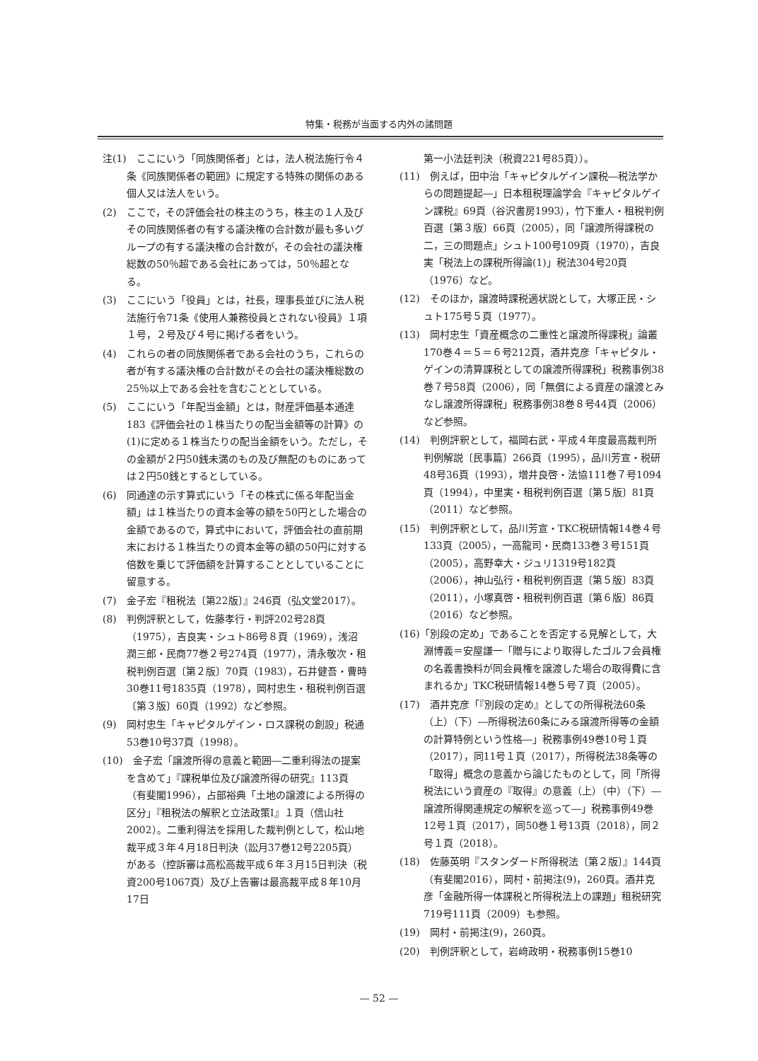特集・税務が当面する内外の諸問題
注(1)　ここにいう「同族関係者」とは，法人税法施行令４条《同族関係者の範囲》に規定する特殊の関係のある個人又は法人をいう。
(2)　ここで，その評価会社の株主のうち，株主の１人及びその同族関係者の有する議決権の合計数が最も多いグループの有する議決権の合計数が，その会社の議決権総数の50％超である会社にあっては，50％超となる。
(3)　ここにいう「役員」とは，社長，理事長並びに法人税法施行令71条《使用人兼務役員とされない役員》１項１号，２号及び４号に掲げる者をいう。
(4)　これらの者の同族関係者である会社のうち，これらの者が有する議決権の合計数がその会社の議決権総数の25％以上である会社を含むこととしている。
(5)　ここにいう「年配当金額」とは，財産評価基本通達183《評価会社の１株当たりの配当金額等の計算》の(1)に定める１株当たりの配当金額をいう。ただし，その金額が２円50銭未満のもの及び無配のものにあっては２円50銭とするとしている。
(6)　同通達の示す算式にいう「その株式に係る年配当金額」は１株当たりの資本金等の額を50円とした場合の金額であるので，算式中において，評価会社の直前期末における１株当たりの資本金等の額の50円に対する倍数を乗じて評価額を計算することとしていることに留意する。
(7)　金子宏『租税法〔第22版〕』246頁（弘文堂2017）。
(8)　判例評釈として，佐藤孝行・判評202号28頁（1975），吉良実・シュト86号８頁（1969），浅沼潤三郎・民商77巻２号274頁（1977），清永敬次・租税判例百選〔第２版〕70頁（1983），石井健吾・曹時30巻11号1835頁（1978），岡村忠生・租税判例百選〔第３版〕60頁（1992）など参照。
(9)　岡村忠生「キャピタルゲイン・ロス課税の創設」税通53巻10号37頁（1998）。
(10)　金子宏「譲渡所得の意義と範囲―二重利得法の提案を含めて」『課税単位及び譲渡所得の研究』113頁（有斐閣1996），占部裕典「土地の譲渡による所得の区分」『租税法の解釈と立法政策Ⅰ』１頁（信山社2002）。二重利得法を採用した裁判例として，松山地裁平成３年４月18日判決（訟月37巻12号2205頁）がある（控訴審は高松高裁平成６年３月15日判決（税資200号1067頁）及び上告審は最高裁平成８年10月17日
第一小法廷判決（税資221号85頁））。
(11)　例えば，田中治「キャピタルゲイン課税―税法学からの問題提起―」日本租税理論学会『キャピタルゲイン課税』69頁（谷沢書房1993），竹下重人・租税判例百選〔第３版〕66頁（2005），同「譲渡所得課税の二，三の問題点」シュト100号109頁（1970），吉良実「税法上の課税所得論(1)」税法304号20頁（1976）など。
(12)　そのほか，譲渡時課税適状説として，大塚正民・シュト175号５頁（1977）。
(13)　岡村忠生「資産概念の二重性と譲渡所得課税」論叢170巻４＝５＝６号212頁，酒井克彦「キャピタル・ゲインの清算課税としての譲渡所得課税」税務事例38巻７号58頁（2006），同「無償による資産の譲渡とみなし譲渡所得課税」税務事例38巻８号44頁（2006）など参照。
(14)　判例評釈として，福岡右武・平成４年度最高裁判所判例解説〔民事篇〕266頁（1995），品川芳宣・税研48号36頁（1993），増井良啓・法協111巻７号1094頁（1994），中里実・租税判例百選〔第５版〕81頁（2011）など参照。
(15)　判例評釈として，品川芳宣・TKC税研情報14巻４号133頁（2005），一高龍司・民商133巻３号151頁（2005），高野幸大・ジュリ1319号182頁（2006），神山弘行・租税判例百選〔第５版〕83頁（2011），小塚真啓・租税判例百選〔第６版〕86頁（2016）など参照。
(16)「別段の定め」であることを否定する見解として，大淵博義＝安屋謙一「贈与により取得したゴルフ会員権の名義書換料が同会員権を譲渡した場合の取得費に含まれるか」TKC税研情報14巻５号７頁（2005）。
(17)　酒井克彦「『別段の定め』としての所得税法60条（上）（下）―所得税法60条にみる譲渡所得等の金額の計算特例という性格―」税務事例49巻10号１頁（2017），同11号１頁（2017），所得税法38条等の「取得」概念の意義から論じたものとして，同「所得税法にいう資産の『取得』の意義（上）（中）（下）―譲渡所得関連規定の解釈を巡って―」税務事例49巻12号１頁（2017），同50巻１号13頁（2018），同２号１頁（2018）。
(18)　佐藤英明『スタンダード所得税法〔第２版〕』144頁（有斐閣2016），岡村・前掲注(9)，260頁。酒井克彦「金融所得一体課税と所得税法上の課題」租税研究719号111頁（2009）も参照。
(19)　岡村・前掲注(9)，260頁。
(20)　判例評釈として，岩﨑政明・税務事例15巻10
— 52 —